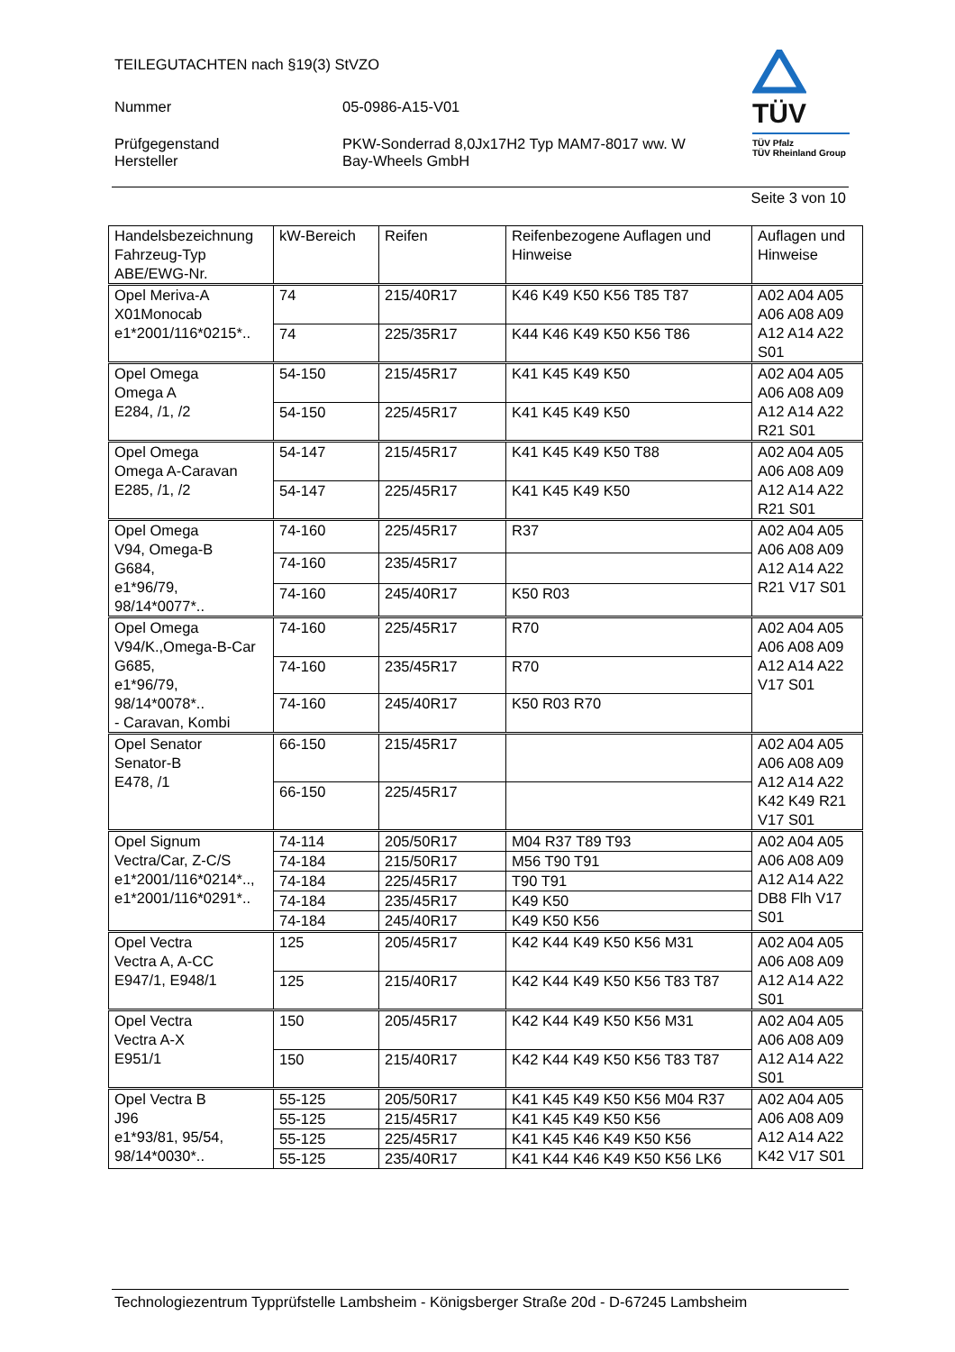TEILEGUTACHTEN nach §19(3) StVZO
Nummer 05-0986-A15-V01
Prüfgegenstand PKW-Sonderrad 8,0Jx17H2 Typ MAM7-8017 ww. W
Hersteller Bay-Wheels GmbH
TÜV
TÜV Pfalz
TÜV Rheinland Group
Seite 3 von 10
| Handelsbezeichnung Fahrzeug-Typ ABE/EWG-Nr. | kW-Bereich | Reifen | Reifenbezogene Auflagen und Hinweise | Auflagen und Hinweise |
| Opel Meriva-A X01Monocab e1*2001/116*0215*.. | 74 | 215/40R17 | K46 K49 K50 K56 T85 T87 | A02 A04 A05 A06 A08 A09 A12 A14 A22 S01 |
| | 74 | 225/35R17 | K44 K46 K49 K50 K56 T86 | |
| Opel Omega Omega A E284, /1, /2 | 54-150 | 215/45R17 | K41 K45 K49 K50 | A02 A04 A05 A06 A08 A09 A12 A14 A22 R21 S01 |
| | 54-150 | 225/45R17 | K41 K45 K49 K50 | |
| Opel Omega Omega A-Caravan E285, /1, /2 | 54-147 | 215/45R17 | K41 K45 K49 K50 T88 | A02 A04 A05 A06 A08 A09 A12 A14 A22 R21 S01 |
| | 54-147 | 225/45R17 | K41 K45 K49 K50 | |
| Opel Omega V94, Omega-B G684, e1*96/79, 98/14*0077*.. | 74-160 | 225/45R17 | R37 | A02 A04 A05 A06 A08 A09 A12 A14 A22 R21 V17 S01 |
| | 74-160 | 235/45R17 | | |
| | 74-160 | 245/40R17 | K50 R03 | |
| Opel Omega V94/K.,Omega-B-Car G685, e1*96/79, 98/14*0078*.. - Caravan, Kombi | 74-160 | 225/45R17 | R70 | A02 A04 A05 A06 A08 A09 A12 A14 A22 V17 S01 |
| | 74-160 | 235/45R17 | R70 | |
| | 74-160 | 245/40R17 | K50 R03 R70 | |
| Opel Senator Senator-B E478, /1 | 66-150 | 215/45R17 | | A02 A04 A05 A06 A08 A09 A12 A14 A22 K42 K49 R21 V17 S01 |
| | 66-150 | 225/45R17 | | |
| Opel Signum Vectra/Car, Z-C/S e1*2001/116*0214*.., e1*2001/116*0291*.. | 74-114 | 205/50R17 | M04 R37 T89 T93 | A02 A04 A05 A06 A08 A09 A12 A14 A22 DB8 Flh V17 S01 |
| | 74-184 | 215/50R17 | M56 T90 T91 | |
| | 74-184 | 225/45R17 | T90 T91 | |
| | 74-184 | 235/45R17 | K49 K50 | |
| | 74-184 | 245/40R17 | K49 K50 K56 | |
| Opel Vectra Vectra A, A-CC E947/1, E948/1 | 125 | 205/45R17 | K42 K44 K49 K50 K56 M31 | A02 A04 A05 A06 A08 A09 A12 A14 A22 S01 |
| | 125 | 215/40R17 | K42 K44 K49 K50 K56 T83 T87 | |
| Opel Vectra Vectra A-X E951/1 | 150 | 205/45R17 | K42 K44 K49 K50 K56 M31 | A02 A04 A05 A06 A08 A09 A12 A14 A22 S01 |
| | 150 | 215/40R17 | K42 K44 K49 K50 K56 T83 T87 | |
| Opel Vectra B J96 e1*93/81, 95/54, 98/14*0030*.. | 55-125 | 205/50R17 | K41 K45 K49 K50 K56 M04 R37 | A02 A04 A05 A06 A08 A09 A12 A14 A22 K42 V17 S01 |
| | 55-125 | 215/45R17 | K41 K45 K49 K50 K56 | |
| | 55-125 | 225/45R17 | K41 K45 K46 K49 K50 K56 | |
| | 55-125 | 235/40R17 | K41 K44 K46 K49 K50 K56 LK6 | |
Technologiezentrum Typprüfstelle Lambsheim - Königsberger Straße 20d - D-67245 Lambsheim